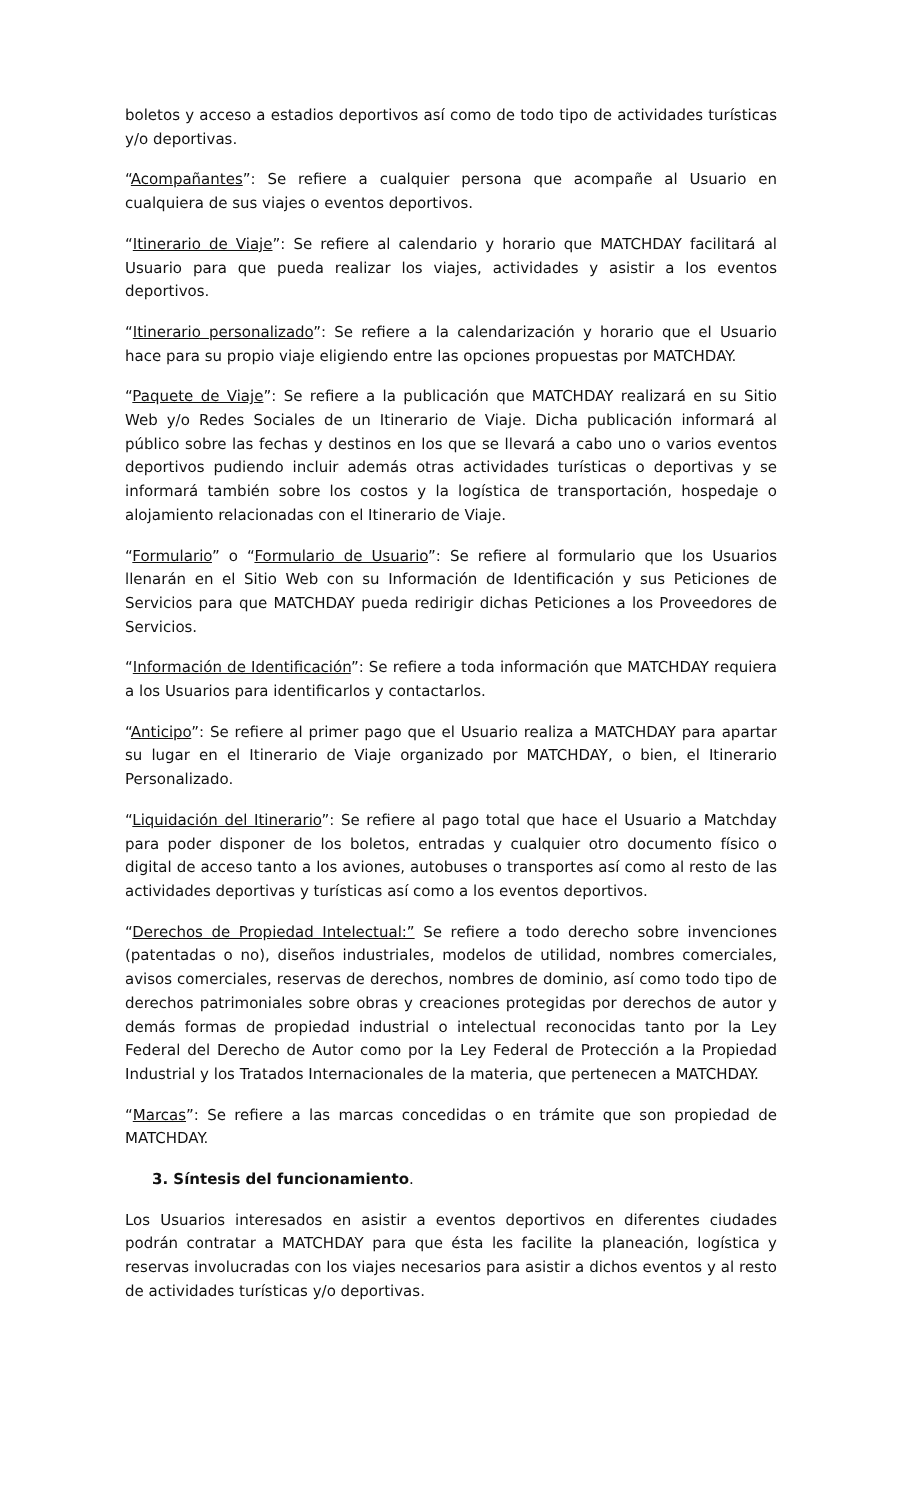boletos y acceso a estadios deportivos así como de todo tipo de actividades turísticas y/o deportivas.
“Acompañantes”: Se refiere a cualquier persona que acompañe al Usuario en cualquiera de sus viajes o eventos deportivos.
“Itinerario de Viaje”: Se refiere al calendario y horario que MATCHDAY facilitará al Usuario para que pueda realizar los viajes, actividades y asistir a los eventos deportivos.
“Itinerario personalizado”: Se refiere a la calendarización y horario que el Usuario hace para su propio viaje eligiendo entre las opciones propuestas por MATCHDAY.
“Paquete de Viaje”: Se refiere a la publicación que MATCHDAY realizará en su Sitio Web y/o Redes Sociales de un Itinerario de Viaje. Dicha publicación informará al público sobre las fechas y destinos en los que se llevará a cabo uno o varios eventos deportivos pudiendo incluir además otras actividades turísticas o deportivas y se informará también sobre los costos y la logística de transportación, hospedaje o alojamiento relacionadas con el Itinerario de Viaje.
“Formulario” o “Formulario de Usuario”: Se refiere al formulario que los Usuarios llenarán en el Sitio Web con su Información de Identificación y sus Peticiones de Servicios para que MATCHDAY pueda redirigir dichas Peticiones a los Proveedores de Servicios.
“Información de Identificación”: Se refiere a toda información que MATCHDAY requiera a los Usuarios para identificarlos y contactarlos.
“Anticipo”: Se refiere al primer pago que el Usuario realiza a MATCHDAY para apartar su lugar en el Itinerario de Viaje organizado por MATCHDAY, o bien, el Itinerario Personalizado.
“Liquidación del Itinerario”: Se refiere al pago total que hace el Usuario a Matchday para poder disponer de los boletos, entradas y cualquier otro documento físico o digital de acceso tanto a los aviones, autobuses o transportes así como al resto de las actividades deportivas y turísticas así como a los eventos deportivos.
“Derechos de Propiedad Intelectual:” Se refiere a todo derecho sobre invenciones (patentadas o no), diseños industriales, modelos de utilidad, nombres comerciales, avisos comerciales, reservas de derechos, nombres de dominio, así como todo tipo de derechos patrimoniales sobre obras y creaciones protegidas por derechos de autor y demás formas de propiedad industrial o intelectual reconocidas tanto por la Ley Federal del Derecho de Autor como por la Ley Federal de Protección a la Propiedad Industrial y los Tratados Internacionales de la materia, que pertenecen a MATCHDAY.
“Marcas”: Se refiere a las marcas concedidas o en trámite que son propiedad de MATCHDAY.
3. Síntesis del funcionamiento.
Los Usuarios interesados en asistir a eventos deportivos en diferentes ciudades podrán contratar a MATCHDAY para que ésta les facilite la planeación, logística y reservas involucradas con los viajes necesarios para asistir a dichos eventos y al resto de actividades turísticas y/o deportivas.